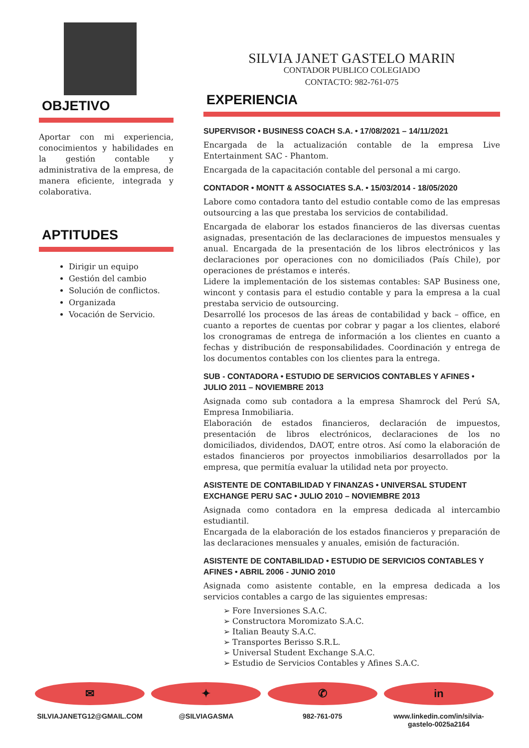OBJETIVO
Aportar con mi experiencia, conocimientos y habilidades en la gestión contable y administrativa de la empresa, de manera eficiente, integrada y colaborativa.
APTITUDES
Dirigir un equipo
Gestión del cambio
Solución de conflictos.
Organizada
Vocación de Servicio.
SILVIA JANET GASTELO MARIN
CONTADOR PUBLICO COLEGIADO
CONTACTO: 982-761-075
EXPERIENCIA
SUPERVISOR • BUSINESS COACH S.A. • 17/08/2021 – 14/11/2021
Encargada de la actualización contable de la empresa Live Entertainment SAC - Phantom.
Encargada de la capacitación contable del personal a mi cargo.
CONTADOR • MONTT & ASSOCIATES S.A. • 15/03/2014 - 18/05/2020
Labore como contadora tanto del estudio contable como de las empresas outsourcing a las que prestaba los servicios de contabilidad.
Encargada de elaborar los estados financieros de las diversas cuentas asignadas, presentación de las declaraciones de impuestos mensuales y anual. Encargada de la presentación de los libros electrónicos y las declaraciones por operaciones con no domiciliados (País Chile), por operaciones de préstamos e interés.
Lidere la implementación de los sistemas contables: SAP Business one, wincont y contasis para el estudio contable y para la empresa a la cual prestaba servicio de outsourcing.
Desarrollé los procesos de las áreas de contabilidad y back – office, en cuanto a reportes de cuentas por cobrar y pagar a los clientes, elaboré los cronogramas de entrega de información a los clientes en cuanto a fechas y distribución de responsabilidades. Coordinación y entrega de los documentos contables con los clientes para la entrega.
SUB - CONTADORA • ESTUDIO DE SERVICIOS CONTABLES Y AFINES • JULIO 2011 – NOVIEMBRE 2013
Asignada como sub contadora a la empresa Shamrock del Perú SA, Empresa Inmobiliaria.
Elaboración de estados financieros, declaración de impuestos, presentación de libros electrónicos, declaraciones de los no domiciliados, dividendos, DAOT, entre otros. Así como la elaboración de estados financieros por proyectos inmobiliarios desarrollados por la empresa, que permitía evaluar la utilidad neta por proyecto.
ASISTENTE DE CONTABILIDAD Y FINANZAS • UNIVERSAL STUDENT EXCHANGE PERU SAC • JULIO 2010 – NOVIEMBRE 2013
Asignada como contadora en la empresa dedicada al intercambio estudiantil.
Encargada de la elaboración de los estados financieros y preparación de las declaraciones mensuales y anuales, emisión de facturación.
ASISTENTE DE CONTABILIDAD • ESTUDIO DE SERVICIOS CONTABLES Y AFINES • ABRIL 2006 - JUNIO 2010
Asignada como asistente contable, en la empresa dedicada a los servicios contables a cargo de las siguientes empresas:
➢ Fore Inversiones S.A.C.
➢ Constructora Moromizato S.A.C.
➢ Italian Beauty S.A.C.
➢ Transportes Berisso S.R.L.
➢ Universal Student Exchange S.A.C.
➢ Estudio de Servicios Contables y Afines S.A.C.
✉
SILVIAJANETG12@GMAIL.COM
✦
@SILVIAGASMA
✆
982-761-075
in
www.linkedin.com/in/silvia-gastelo-0025a2164